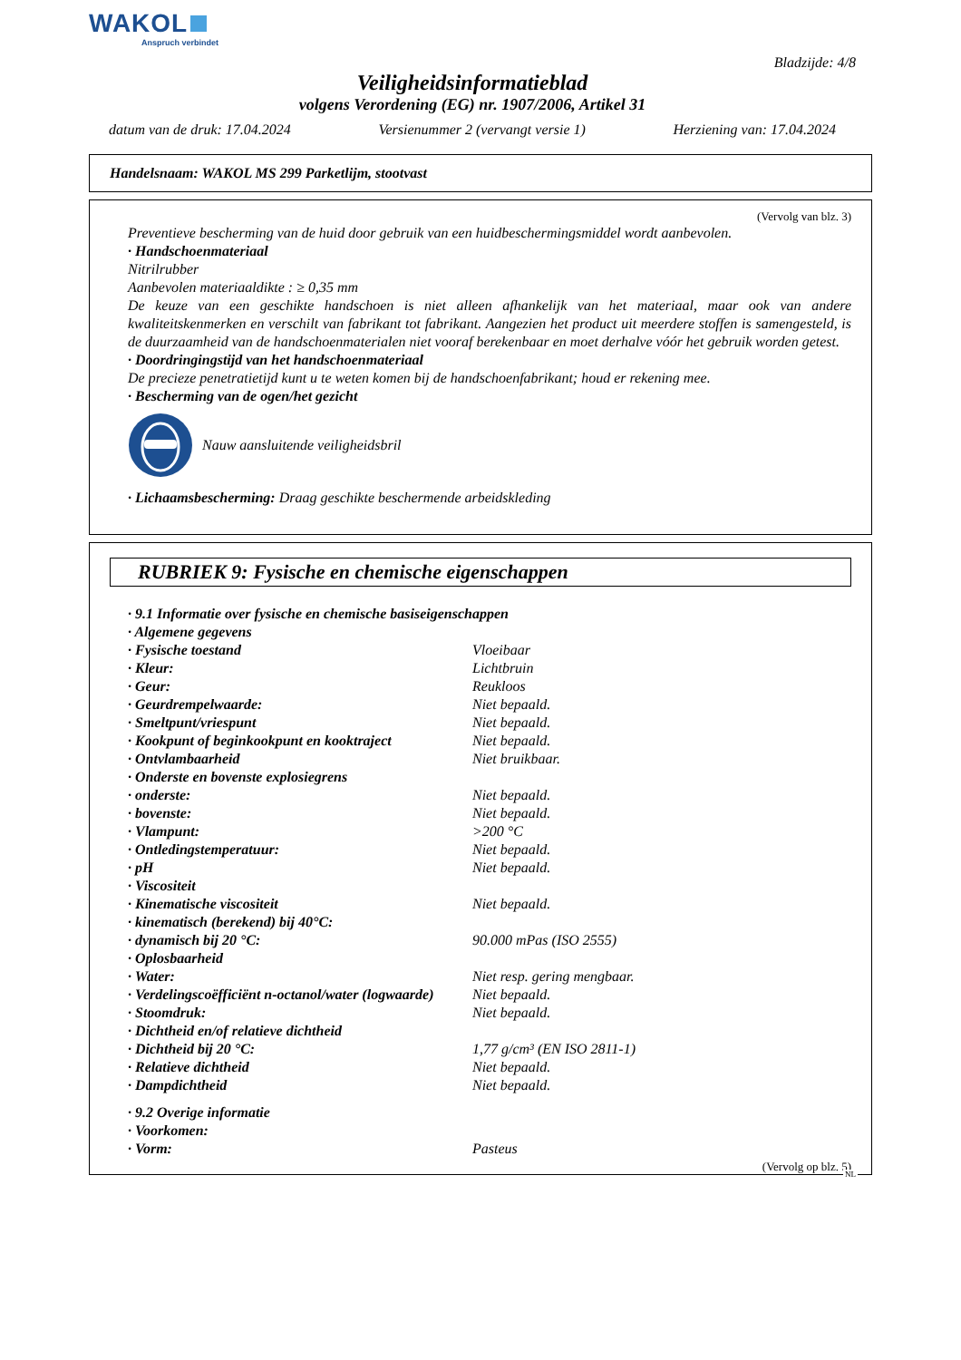WAKOL
Anspruch verbindet
Bladzijde: 4/8
Veiligheidsinformatieblad
volgens Verordening (EG) nr. 1907/2006, Artikel 31
datum van de druk: 17.04.2024 Versienummer 2 (vervangt versie 1) Herziening van: 17.04.2024
Handelsnaam: WAKOL MS 299 Parketlijm, stootvast
(Vervolg van blz. 3)
Preventieve bescherming van de huid door gebruik van een huidbeschermingsmiddel wordt aanbevolen.
· Handschoenmateriaal
Nitrilrubber
Aanbevolen materiaaldikte : ≥ 0,35 mm
De keuze van een geschikte handschoen is niet alleen afhankelijk van het materiaal, maar ook van andere kwaliteitskenmerken en verschilt van fabrikant tot fabrikant. Aangezien het product uit meerdere stoffen is samengesteld, is de duurzaamheid van de handschoenmaterialen niet vooraf berekenbaar en moet derhalve vóór het gebruik worden getest.
· Doordringingstijd van het handschoenmateriaal
De precieze penetratietijd kunt u te weten komen bij de handschoenfabrikant; houd er rekening mee.
· Bescherming van de ogen/het gezicht
Nauw aansluitende veiligheidsbril
· Lichaamsbescherming: Draag geschikte beschermende arbeidskleding
RUBRIEK 9: Fysische en chemische eigenschappen
| · 9.1 Informatie over fysische en chemische basiseigenschappen | |
| · Algemene gegevens | |
| · Fysische toestand | Vloeibaar |
| · Kleur: | Lichtbruin |
| · Geur: | Reukloos |
| · Geurdrempelwaarde: | Niet bepaald. |
| · Smeltpunt/vriespunt | Niet bepaald. |
| · Kookpunt of beginkookpunt en kooktraject | Niet bepaald. |
| · Ontvlambaarheid | Niet bruikbaar. |
| · Onderste en bovenste explosiegrens | |
| · onderste: | Niet bepaald. |
| · bovenste: | Niet bepaald. |
| · Vlampunt: | >200 °C |
| · Ontledingstemperatuur: | Niet bepaald. |
| · pH | Niet bepaald. |
| · Viscositeit | |
| · Kinematische viscositeit | Niet bepaald. |
| · kinematisch (berekend) bij 40°C: | |
| · dynamisch bij 20 °C: | 90.000 mPas (ISO 2555) |
| · Oplosbaarheid | |
| · Water: | Niet resp. gering mengbaar. |
| · Verdelingscoëfficiënt n-octanol/water (logwaarde) | Niet bepaald. |
| · Stoomdruk: | Niet bepaald. |
| · Dichtheid en/of relatieve dichtheid | |
| · Dichtheid bij 20 °C: | 1,77 g/cm³ (EN ISO 2811-1) |
| · Relatieve dichtheid | Niet bepaald. |
| · Dampdichtheid | Niet bepaald. |
| · 9.2 Overige informatie | |
| · Voorkomen: | |
| · Vorm: | Pasteus |
(Vervolg op blz. 5)
NL